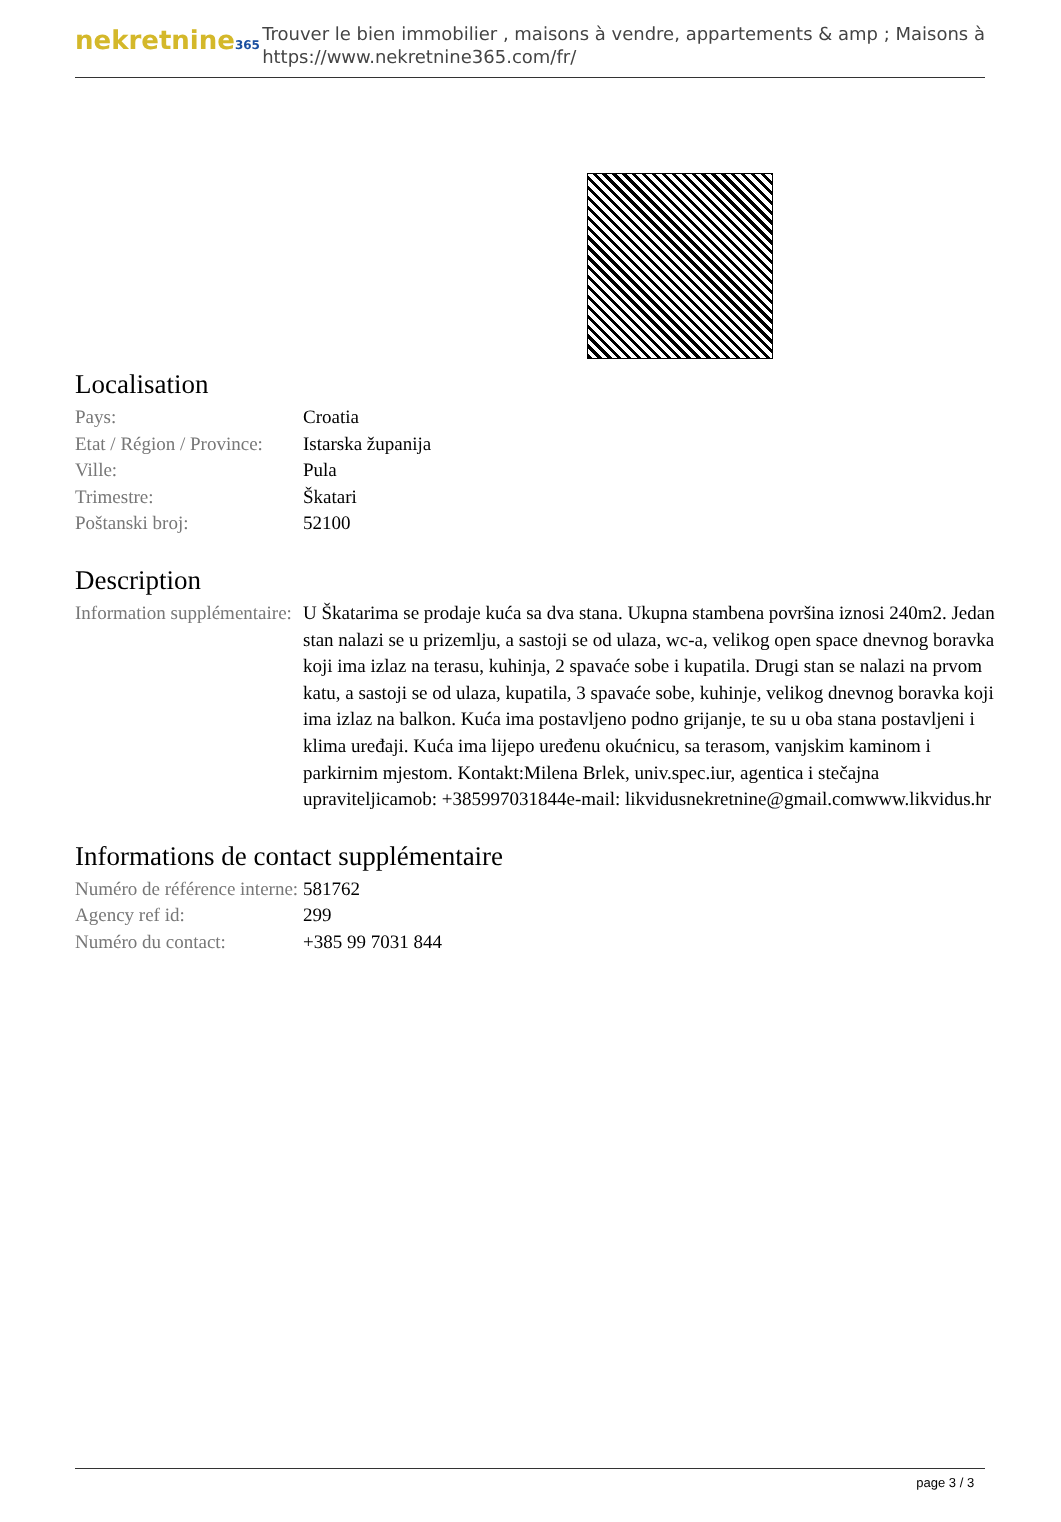nekretnine365
Trouver le bien immobilier , maisons à vendre, appartements & amp ; Maisons à
https://www.nekretnine365.com/fr/
Localisation
| Pays: | Croatia |
| Etat / Région / Province: | Istarska županija |
| Ville: | Pula |
| Trimestre: | Škatari |
| Poštanski broj: | 52100 |
Description
| Information supplémentaire: | U Škatarima se prodaje kuća sa dva stana. Ukupna stambena površina iznosi 240m2. Jedan stan nalazi se u prizemlju, a sastoji se od ulaza, wc-a, velikog open space dnevnog boravka koji ima izlaz na terasu, kuhinja, 2 spavaće sobe i kupatila. Drugi stan se nalazi na prvom katu, a sastoji se od ulaza, kupatila, 3 spavaće sobe, kuhinje, velikog dnevnog boravka koji ima izlaz na balkon. Kuća ima postavljeno podno grijanje, te su u oba stana postavljeni i klima uređaji. Kuća ima lijepo uređenu okućnicu, sa terasom, vanjskim kaminom i parkirnim mjestom. Kontakt:Milena Brlek, univ.spec.iur, agentica i stečajna upraviteljicamob: +385997031844e-mail: likvidusnekretnine@gmail.comwww.likvidus.hr |
Informations de contact supplémentaire
| Numéro de référence interne: | 581762 |
| Agency ref id: | 299 |
| Numéro du contact: | +385 99 7031 844 |
page 3 / 3